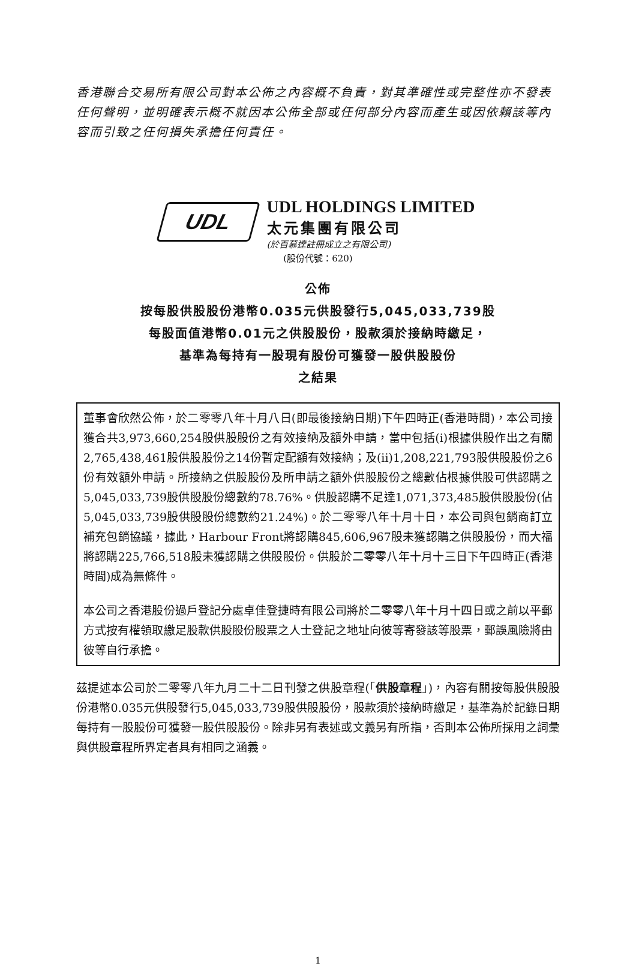香港聯合交易所有限公司對本公佈之內容概不負責，對其準確性或完整性亦不發表任何聲明，並明確表示概不就因本公佈全部或任何部分內容而產生或因依賴該等內容而引致之任何損失承擔任何責任。
UDL
UDL HOLDINGS LIMITED
太元集團有限公司
(於百慕達註冊成立之有限公司)
(股份代號：620)
公佈
按每股供股股份港幣0.035元供股發行5,045,033,739股
每股面值港幣0.01元之供股股份，股款須於接納時繳足，
基準為每持有一股現有股份可獲發一股供股股份
之結果
董事會欣然公佈，於二零零八年十月八日(即最後接納日期)下午四時正(香港時間)，本公司接獲合共3,973,660,254股供股股份之有效接納及額外申請，當中包括(i)根據供股作出之有關2,765,438,461股供股股份之14份暫定配額有效接納；及(ii)1,208,221,793股供股股份之6份有效額外申請。所接納之供股股份及所申請之額外供股股份之總數佔根據供股可供認購之5,045,033,739股供股股份總數約78.76%。供股認購不足達1,071,373,485股供股股份(佔5,045,033,739股供股股份總數約21.24%)。於二零零八年十月十日，本公司與包銷商訂立補充包銷協議，據此，Harbour Front將認購845,606,967股未獲認購之供股股份，而大福將認購225,766,518股未獲認購之供股股份。供股於二零零八年十月十三日下午四時正(香港時間)成為無條件。
本公司之香港股份過戶登記分處卓佳登捷時有限公司將於二零零八年十月十四日或之前以平郵方式按有權領取繳足股款供股股份股票之人士登記之地址向彼等寄發該等股票，郵誤風險將由彼等自行承擔。
茲提述本公司於二零零八年九月二十二日刊發之供股章程(「供股章程」)，內容有關按每股供股股份港幣0.035元供股發行5,045,033,739股供股股份，股款須於接納時繳足，基準為於記錄日期每持有一股股份可獲發一股供股股份。除非另有表述或文義另有所指，否則本公佈所採用之詞彙與供股章程所界定者具有相同之涵義。
1